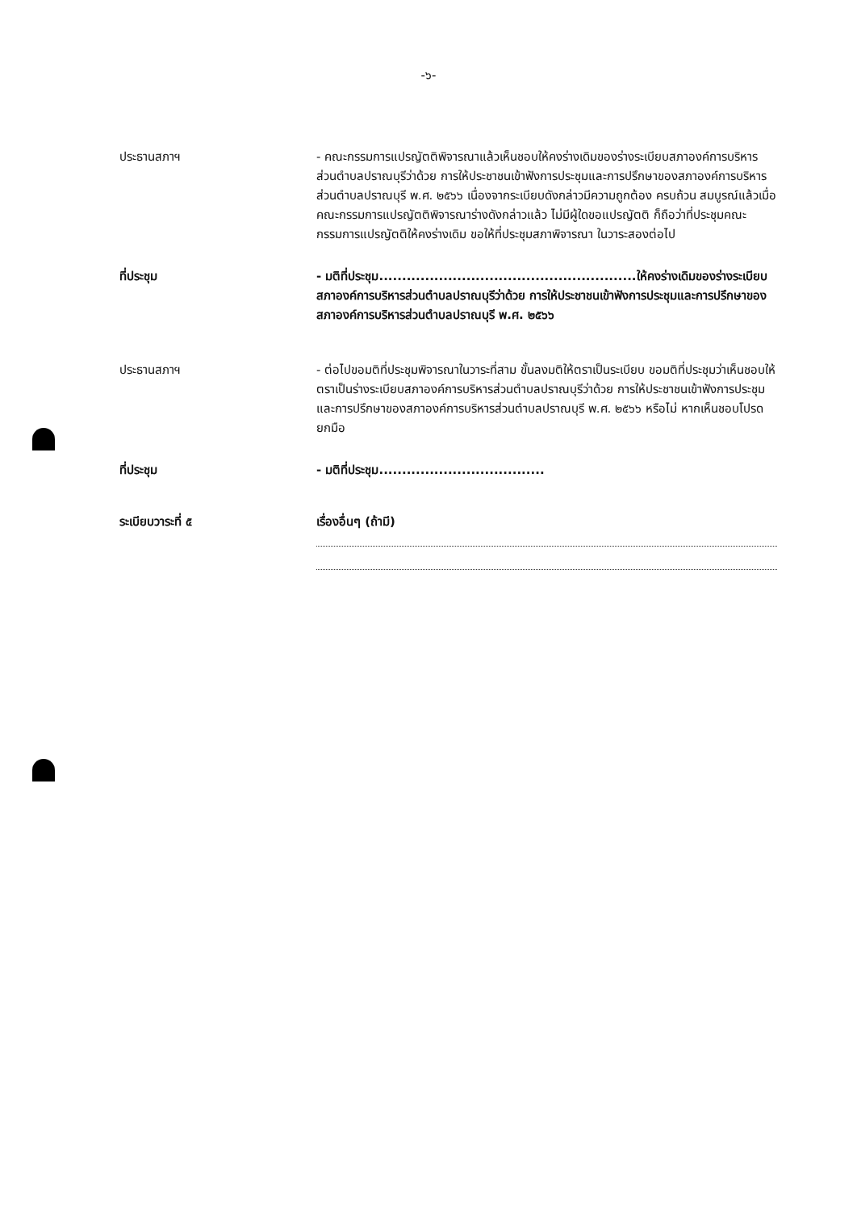-๖-
ประธานสภาฯ - คณะกรรมการแปรญัตติพิจารณาแล้วเห็นชอบให้คงร่างเดิมของร่างระเบียบสภาองค์การบริหารส่วนตำบลปราณบุรีว่าด้วย การให้ประชาชนเข้าฟังการประชุมและการปรึกษาของสภาองค์การบริหารส่วนตำบลปราณบุรี พ.ศ. ๒๕๖๖ เนื่องจากระเบียบดังกล่าวมีความถูกต้อง ครบถ้วน สมบูรณ์แล้วเมื่อคณะกรรมการแปรญัตติพิจารณาร่างดังกล่าวแล้ว ไม่มีผู้ใดขอแปรญัตติ ก็ถือว่าที่ประชุมคณะกรรมการแปรญัตติให้คงร่างเดิม ขอให้ที่ประชุมสภาพิจารณา ในวาระสองต่อไป
ที่ประชุม - มติที่ประชุม........................................................ให้คงร่างเดิมของร่างระเบียบสภาองค์การบริหารส่วนตำบลปราณบุรีว่าด้วย การให้ประชาชนเข้าฟังการประชุมและการปรึกษาของสภาองค์การบริหารส่วนตำบลปราณบุรี พ.ศ. ๒๕๖๖
ประธานสภาฯ - ต่อไปขอมติที่ประชุมพิจารณาในวาระที่สาม ขั้นลงมติให้ตราเป็นระเบียบ ขอมติที่ประชุมว่าเห็นชอบให้ ตราเป็นร่างระเบียบสภาองค์การบริหารส่วนตำบลปราณบุรีว่าด้วย การให้ประชาชนเข้าฟังการประชุมและการปรึกษาของสภาองค์การบริหารส่วนตำบลปราณบุรี พ.ศ. ๒๕๖๖ หรือไม่ หากเห็นชอบโปรดยกมือ
ที่ประชุม - มติที่ประชุม....................................
ระเบียบวาระที่ ๕ เรื่องอื่นๆ (ถ้ามี)